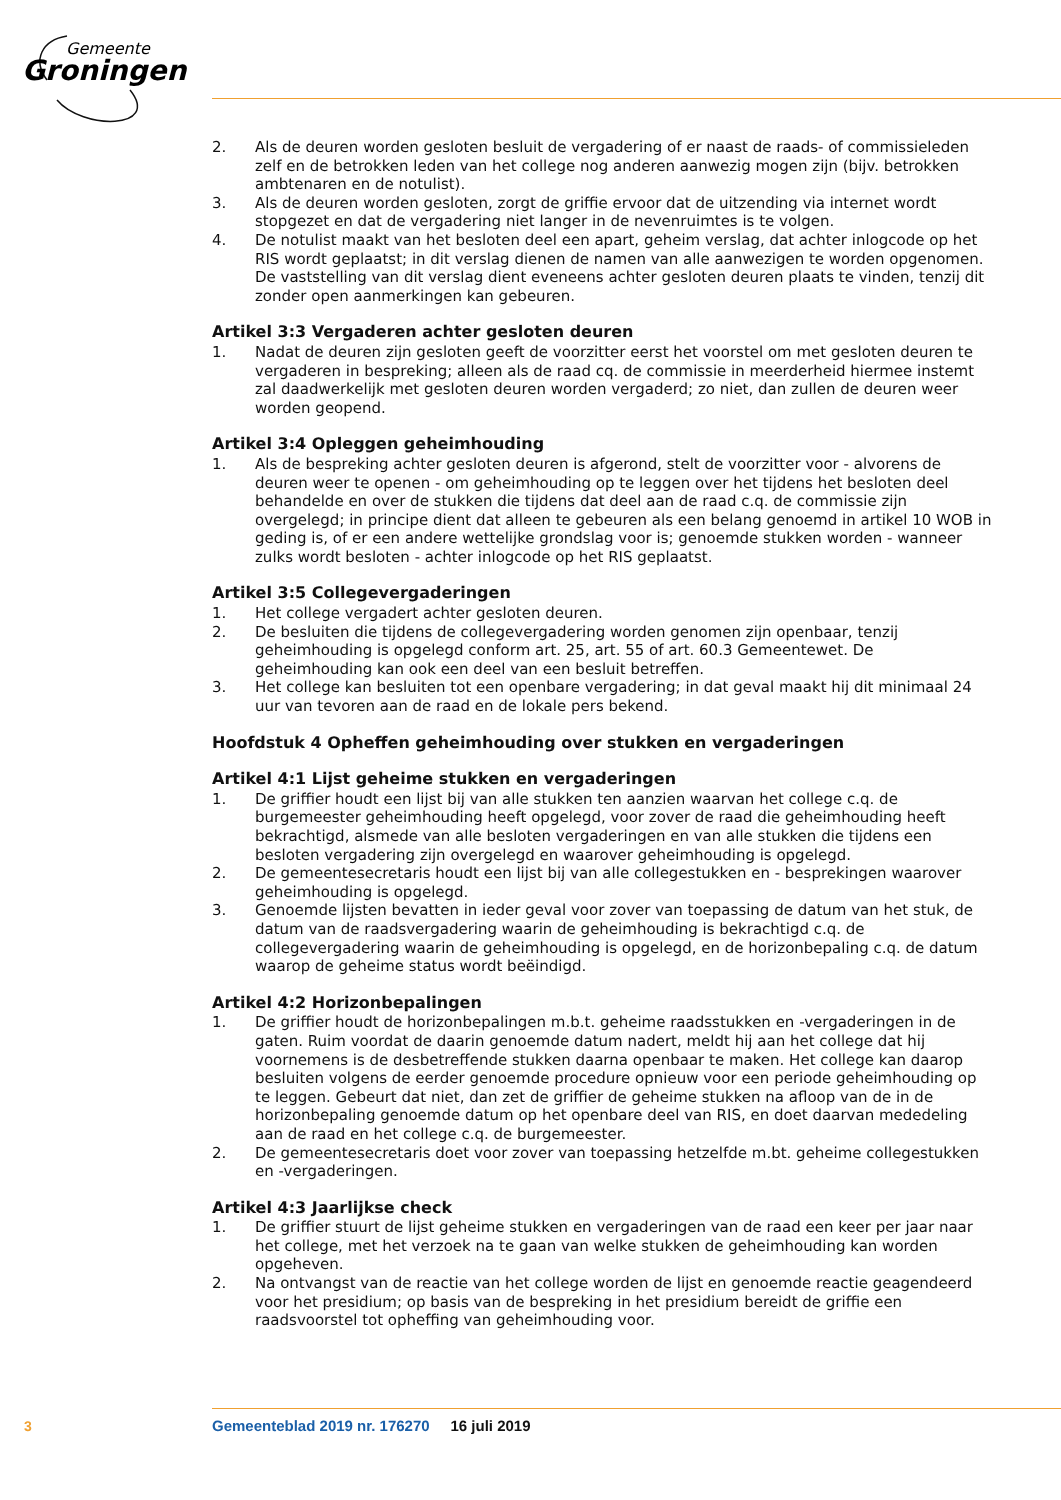Gemeente
Groningen
2. Als de deuren worden gesloten besluit de vergadering of er naast de raads- of commissieleden zelf en de betrokken leden van het college nog anderen aanwezig mogen zijn (bijv. betrokken ambtenaren en de notulist).
3. Als de deuren worden gesloten, zorgt de griffie ervoor dat de uitzending via internet wordt stopgezet en dat de vergadering niet langer in de nevenruimtes is te volgen.
4. De notulist maakt van het besloten deel een apart, geheim verslag, dat achter inlogcode op het RIS wordt geplaatst; in dit verslag dienen de namen van alle aanwezigen te worden opgenomen. De vaststelling van dit verslag dient eveneens achter gesloten deuren plaats te vinden, tenzij dit zonder open aanmerkingen kan gebeuren.
Artikel 3:3 Vergaderen achter gesloten deuren
1. Nadat de deuren zijn gesloten geeft de voorzitter eerst het voorstel om met gesloten deuren te vergaderen in bespreking; alleen als de raad cq. de commissie in meerderheid hiermee instemt zal daadwerkelijk met gesloten deuren worden vergaderd; zo niet, dan zullen de deuren weer worden geopend.
Artikel 3:4 Opleggen geheimhouding
1. Als de bespreking achter gesloten deuren is afgerond, stelt de voorzitter voor - alvorens de deuren weer te openen - om geheimhouding op te leggen over het tijdens het besloten deel behandelde en over de stukken die tijdens dat deel aan de raad c.q. de commissie zijn overgelegd; in principe dient dat alleen te gebeuren als een belang genoemd in artikel 10 WOB in geding is, of er een andere wettelijke grondslag voor is; genoemde stukken worden - wanneer zulks wordt besloten - achter inlogcode op het RIS geplaatst.
Artikel 3:5 Collegevergaderingen
1. Het college vergadert achter gesloten deuren.
2. De besluiten die tijdens de collegevergadering worden genomen zijn openbaar, tenzij geheimhouding is opgelegd conform art. 25, art. 55 of art. 60.3 Gemeentewet. De geheimhouding kan ook een deel van een besluit betreffen.
3. Het college kan besluiten tot een openbare vergadering; in dat geval maakt hij dit minimaal 24 uur van tevoren aan de raad en de lokale pers bekend.
Hoofdstuk 4 Opheffen geheimhouding over stukken en vergaderingen
Artikel 4:1 Lijst geheime stukken en vergaderingen
1. De griffier houdt een lijst bij van alle stukken ten aanzien waarvan het college c.q. de burgemeester geheimhouding heeft opgelegd, voor zover de raad die geheimhouding heeft bekrachtigd, alsmede van alle besloten vergaderingen en van alle stukken die tijdens een besloten vergadering zijn overgelegd en waarover geheimhouding is opgelegd.
2. De gemeentesecretaris houdt een lijst bij van alle collegestukken en - besprekingen waarover geheimhouding is opgelegd.
3. Genoemde lijsten bevatten in ieder geval voor zover van toepassing de datum van het stuk, de datum van de raadsvergadering waarin de geheimhouding is bekrachtigd c.q. de collegevergadering waarin de geheimhouding is opgelegd, en de horizonbepaling c.q. de datum waarop de geheime status wordt beëindigd.
Artikel 4:2 Horizonbepalingen
1. De griffier houdt de horizonbepalingen m.b.t. geheime raadsstukken en -vergaderingen in de gaten. Ruim voordat de daarin genoemde datum nadert, meldt hij aan het college dat hij voornemens is de desbetreffende stukken daarna openbaar te maken. Het college kan daarop besluiten volgens de eerder genoemde procedure opnieuw voor een periode geheimhouding op te leggen. Gebeurt dat niet, dan zet de griffier de geheime stukken na afloop van de in de horizonbepaling genoemde datum op het openbare deel van RIS, en doet daarvan mededeling aan de raad en het college c.q. de burgemeester.
2. De gemeentesecretaris doet voor zover van toepassing hetzelfde m.bt. geheime collegestukken en -vergaderingen.
Artikel 4:3 Jaarlijkse check
1. De griffier stuurt de lijst geheime stukken en vergaderingen van de raad een keer per jaar naar het college, met het verzoek na te gaan van welke stukken de geheimhouding kan worden opgeheven.
2. Na ontvangst van de reactie van het college worden de lijst en genoemde reactie geagendeerd voor het presidium; op basis van de bespreking in het presidium bereidt de griffie een raadsvoorstel tot opheffing van geheimhouding voor.
3
Gemeenteblad 2019 nr. 176270 16 juli 2019